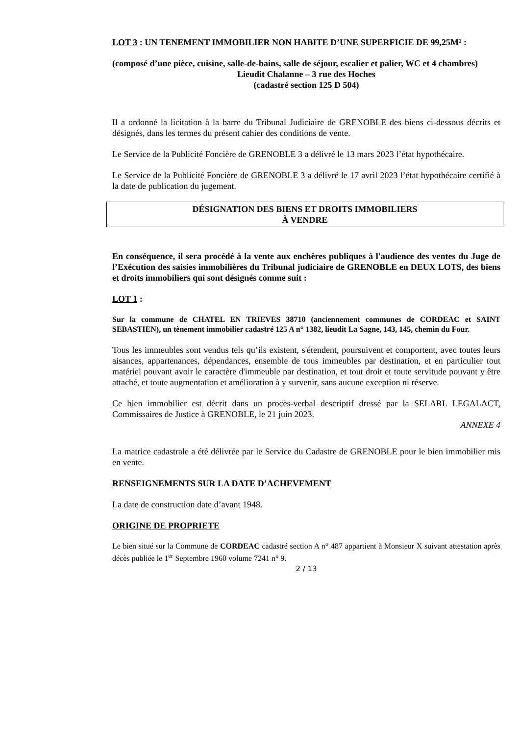LOT 3 : UN TENEMENT IMMOBILIER NON HABITE D’UNE SUPERFICIE DE 99,25M² :
(composé d’une pièce, cuisine, salle-de-bains, salle de séjour, escalier et palier, WC et 4 chambres)
Lieudit Chalanne – 3 rue des Hoches
(cadastré section 125 D 504)
Il a ordonné la licitation à la barre du Tribunal Judiciaire de GRENOBLE des biens ci-dessous décrits et désignés, dans les termes du présent cahier des conditions de vente.
Le Service de la Publicité Foncière de GRENOBLE 3 a délivré le 13 mars 2023 l’état hypothécaire.
Le Service de la Publicité Foncière de GRENOBLE 3 a délivré le 17 avril 2023 l’état hypothécaire certifié à la date de publication du jugement.
DÉSIGNATION DES BIENS ET DROITS IMMOBILIERS
À VENDRE
En conséquence, il sera procédé à la vente aux enchères publiques à l'audience des ventes du Juge de l’Exécution des saisies immobilières du Tribunal judiciaire de GRENOBLE en DEUX LOTS, des biens et droits immobiliers qui sont désignés comme suit :
LOT 1 :
Sur la commune de CHATEL EN TRIEVES 38710 (anciennement communes de CORDEAC et SAINT SEBASTIEN), un tènement immobilier cadastré 125 A n° 1382, lieudit La Sagne, 143, 145, chemin du Four.
Tous les immeubles sont vendus tels qu’ils existent, s'étendent, poursuivent et comportent, avec toutes leurs aisances, appartenances, dépendances, ensemble de tous immeubles par destination, et en particulier tout matériel pouvant avoir le caractère d'immeuble par destination, et tout droit et toute servitude pouvant y être attaché, et toute augmentation et amélioration à y survenir, sans aucune exception ni réserve.
Ce bien immobilier est décrit dans un procès-verbal descriptif dressé par la SELARL LEGALACT, Commissaires de Justice à GRENOBLE, le 21 juin 2023.
ANNEXE 4
La matrice cadastrale a été délivrée par le Service du Cadastre de GRENOBLE pour le bien immobilier mis en vente.
RENSEIGNEMENTS SUR LA DATE D’ACHEVEMENT
La date de construction date d’avant 1948.
ORIGINE DE PROPRIETE
Le bien situé sur la Commune de CORDEAC cadastré section A n° 487 appartient à Monsieur X suivant attestation après décès publiée le 1<sup>er</sup> Septembre 1960 volume 7241 n° 9.
2 / 13